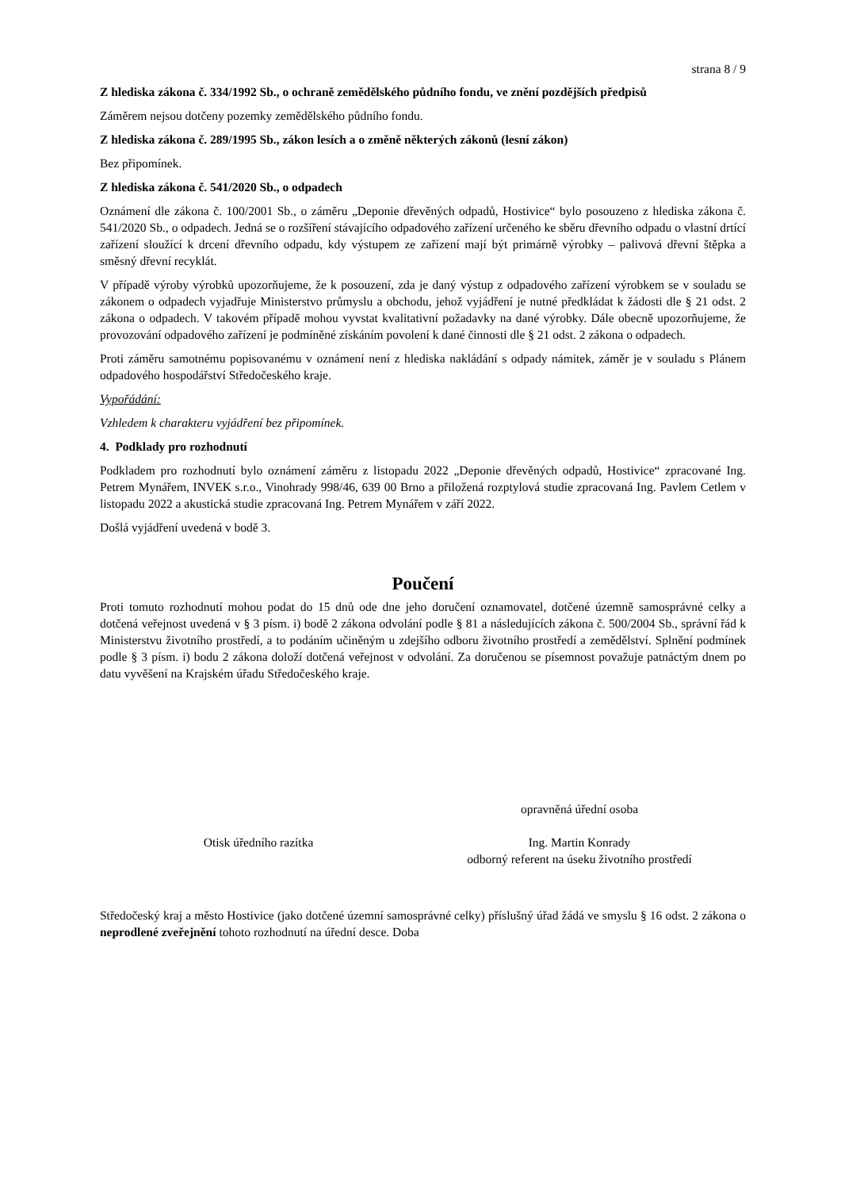strana 8 / 9
Z hlediska zákona č. 334/1992 Sb., o ochraně zemědělského půdního fondu, ve znění pozdějších předpisů
Záměrem nejsou dotčeny pozemky zemědělského půdního fondu.
Z hlediska zákona č. 289/1995 Sb., zákon lesích a o změně některých zákonů (lesní zákon)
Bez připomínek.
Z hlediska zákona č. 541/2020 Sb., o odpadech
Oznámení dle zákona č. 100/2001 Sb., o záměru „Deponie dřevěných odpadů, Hostivice“ bylo posouzeno z hlediska zákona č. 541/2020 Sb., o odpadech. Jedná se o rozšíření stávajícího odpadového zařízení určeného ke sběru dřevního odpadu o vlastní drtící zařízení sloužící k drcení dřevního odpadu, kdy výstupem ze zařízení mají být primárně výrobky – palivová dřevní štěpka a směsný dřevní recyklát.
V případě výroby výrobků upozorňujeme, že k posouzení, zda je daný výstup z odpadového zařízení výrobkem se v souladu se zákonem o odpadech vyjadřuje Ministerstvo průmyslu a obchodu, jehož vyjádření je nutné předkládat k žádosti dle § 21 odst. 2 zákona o odpadech. V takovém případě mohou vyvstat kvalitativní požadavky na dané výrobky. Dále obecně upozorňujeme, že provozování odpadového zařízení je podmíněné získáním povolení k dané činnosti dle § 21 odst. 2 zákona o odpadech.
Proti záměru samotnému popisovanému v oznámení není z hlediska nakládání s odpady námitek, záměr je v souladu s Plánem odpadového hospodářství Středočeského kraje.
Vypořádání:
Vzhledem k charakteru vyjádření bez připomínek.
4. Podklady pro rozhodnutí
Podkladem pro rozhodnutí bylo oznámení záměru z listopadu 2022 „Deponie dřevěných odpadů, Hostivice“ zpracované Ing. Petrem Mynářem, INVEK s.r.o., Vinohrady 998/46, 639 00 Brno a přiložená rozptylová studie zpracovaná Ing. Pavlem Cetlem v listopadu 2022 a akustická studie zpracovaná Ing. Petrem Mynářem v září 2022.
Došlá vyjádření uvedená v bodě 3.
Poučení
Proti tomuto rozhodnutí mohou podat do 15 dnů ode dne jeho doručení oznamovatel, dotčené územně samosprávné celky a dotčená veřejnost uvedená v § 3 písm. i) bodě 2 zákona odvolání podle § 81 a následujících zákona č. 500/2004 Sb., správní řád k Ministerstvu životního prostředí, a to podáním učiněným u zdejšího odboru životního prostředí a zemědělství. Splnění podmínek podle § 3 písm. i) bodu 2 zákona doloží dotčená veřejnost v odvolání. Za doručenou se písemnost považuje patnáctým dnem po datu vyvěšení na Krajském úřadu Středočeského kraje.
Otisk úředního razítka
opravněná úřední osoba
Ing. Martin Konrady
odborný referent na úseku životního prostředí
Středočeský kraj a město Hostivice (jako dotčené územní samosprávné celky) příslušný úřad žádá ve smyslu § 16 odst. 2 zákona o neprodlené zveřejnění tohoto rozhodnutí na úřední desce. Doba